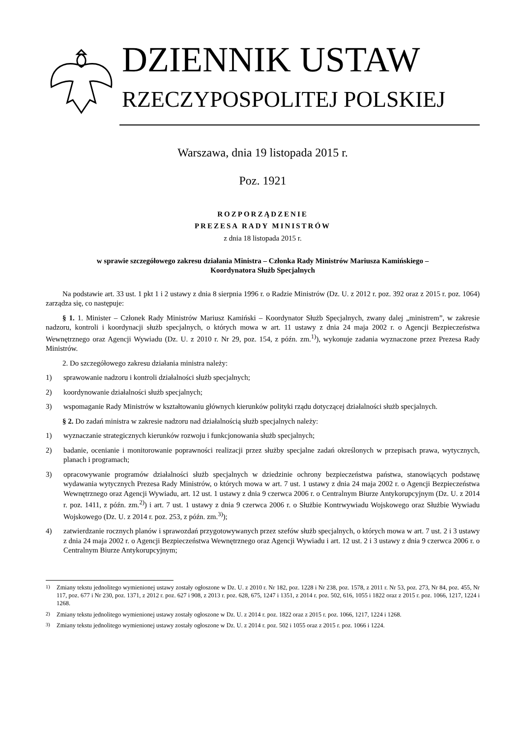DZIENNIK USTAW
RZECZYPOSPOLITEJ POLSKIEJ
Warszawa, dnia 19 listopada 2015 r.
Poz. 1921
ROZPORZĄDZENIE
PREZESA RADY MINISTRÓW
z dnia 18 listopada 2015 r.
w sprawie szczegółowego zakresu działania Ministra – Członka Rady Ministrów Mariusza Kamińskiego –
Koordynatora Służb Specjalnych
Na podstawie art. 33 ust. 1 pkt 1 i 2 ustawy z dnia 8 sierpnia 1996 r. o Radzie Ministrów (Dz. U. z 2012 r. poz. 392 oraz z 2015 r. poz. 1064) zarządza się, co następuje:
§ 1. 1. Minister – Członek Rady Ministrów Mariusz Kamiński – Koordynator Służb Specjalnych, zwany dalej „ministrem”, w zakresie nadzoru, kontroli i koordynacji służb specjalnych, o których mowa w art. 11 ustawy z dnia 24 maja 2002 r. o Agencji Bezpieczeństwa Wewnętrznego oraz Agencji Wywiadu (Dz. U. z 2010 r. Nr 29, poz. 154, z późn. zm.<sup>1)</sup>), wykonuje zadania wyznaczone przez Prezesa Rady Ministrów.
2. Do szczegółowego zakresu działania ministra należy:
1) sprawowanie nadzoru i kontroli działalności służb specjalnych;
2) koordynowanie działalności służb specjalnych;
3) wspomaganie Rady Ministrów w kształtowaniu głównych kierunków polityki rządu dotyczącej działalności służb specjalnych.
§ 2. Do zadań ministra w zakresie nadzoru nad działalnością służb specjalnych należy:
1) wyznaczanie strategicznych kierunków rozwoju i funkcjonowania służb specjalnych;
2) badanie, ocenianie i monitorowanie poprawności realizacji przez służby specjalne zadań określonych w przepisach prawa, wytycznych, planach i programach;
3) opracowywanie programów działalności służb specjalnych w dziedzinie ochrony bezpieczeństwa państwa, stanowiących podstawę wydawania wytycznych Prezesa Rady Ministrów, o których mowa w art. 7 ust. 1 ustawy z dnia 24 maja 2002 r. o Agencji Bezpieczeństwa Wewnętrznego oraz Agencji Wywiadu, art. 12 ust. 1 ustawy z dnia 9 czerwca 2006 r. o Centralnym Biurze Antykorupcyjnym (Dz. U. z 2014 r. poz. 1411, z późn. zm.<sup>2)</sup>) i art. 7 ust. 1 ustawy z dnia 9 czerwca 2006 r. o Służbie Kontrwywiadu Wojskowego oraz Służbie Wywiadu Wojskowego (Dz. U. z 2014 r. poz. 253, z późn. zm.<sup>3)</sup>);
4) zatwierdzanie rocznych planów i sprawozdań przygotowywanych przez szefów służb specjalnych, o których mowa w art. 7 ust. 2 i 3 ustawy z dnia 24 maja 2002 r. o Agencji Bezpieczeństwa Wewnętrznego oraz Agencji Wywiadu i art. 12 ust. 2 i 3 ustawy z dnia 9 czerwca 2006 r. o Centralnym Biurze Antykorupcyjnym;
<sup>1)</sup> Zmiany tekstu jednolitego wymienionej ustawy zostały ogłoszone w Dz. U. z 2010 r. Nr 182, poz. 1228 i Nr 238, poz. 1578, z 2011 r. Nr 53, poz. 273, Nr 84, poz. 455, Nr 117, poz. 677 i Nr 230, poz. 1371, z 2012 r. poz. 627 i 908, z 2013 r. poz. 628, 675, 1247 i 1351, z 2014 r. poz. 502, 616, 1055 i 1822 oraz z 2015 r. poz. 1066, 1217, 1224 i 1268.
<sup>2)</sup> Zmiany tekstu jednolitego wymienionej ustawy zostały ogłoszone w Dz. U. z 2014 r. poz. 1822 oraz z 2015 r. poz. 1066, 1217, 1224 i 1268.
<sup>3)</sup> Zmiany tekstu jednolitego wymienionej ustawy zostały ogłoszone w Dz. U. z 2014 r. poz. 502 i 1055 oraz z 2015 r. poz. 1066 i 1224.